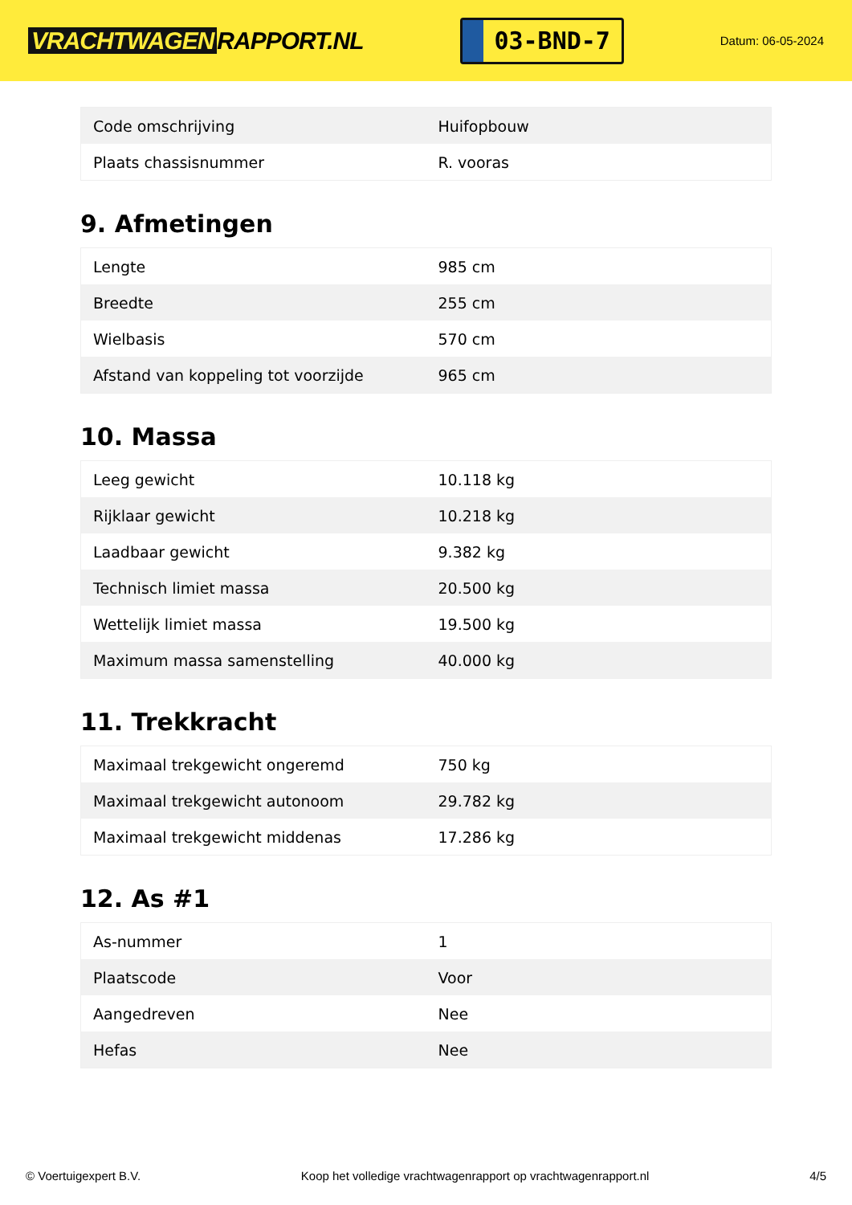VRACHTWAGEN RAPPORT.NL
03-BND-7
Datum: 06-05-2024
| Code omschrijving | Huifopbouw |
| Plaats chassisnummer | R. vooras |
9. Afmetingen
| Lengte | 985 cm |
| Breedte | 255 cm |
| Wielbasis | 570 cm |
| Afstand van koppeling tot voorzijde | 965 cm |
10. Massa
| Leeg gewicht | 10.118 kg |
| Rijklaar gewicht | 10.218 kg |
| Laadbaar gewicht | 9.382 kg |
| Technisch limiet massa | 20.500 kg |
| Wettelijk limiet massa | 19.500 kg |
| Maximum massa samenstelling | 40.000 kg |
11. Trekkracht
| Maximaal trekgewicht ongeremd | 750 kg |
| Maximaal trekgewicht autonoom | 29.782 kg |
| Maximaal trekgewicht middenas | 17.286 kg |
12. As #1
| As-nummer | 1 |
| Plaatscode | Voor |
| Aangedreven | Nee |
| Hefas | Nee |
© Voertuigexpert B.V. Koop het volledige vrachtwagenrapport op vrachtwagenrapport.nl 4/5